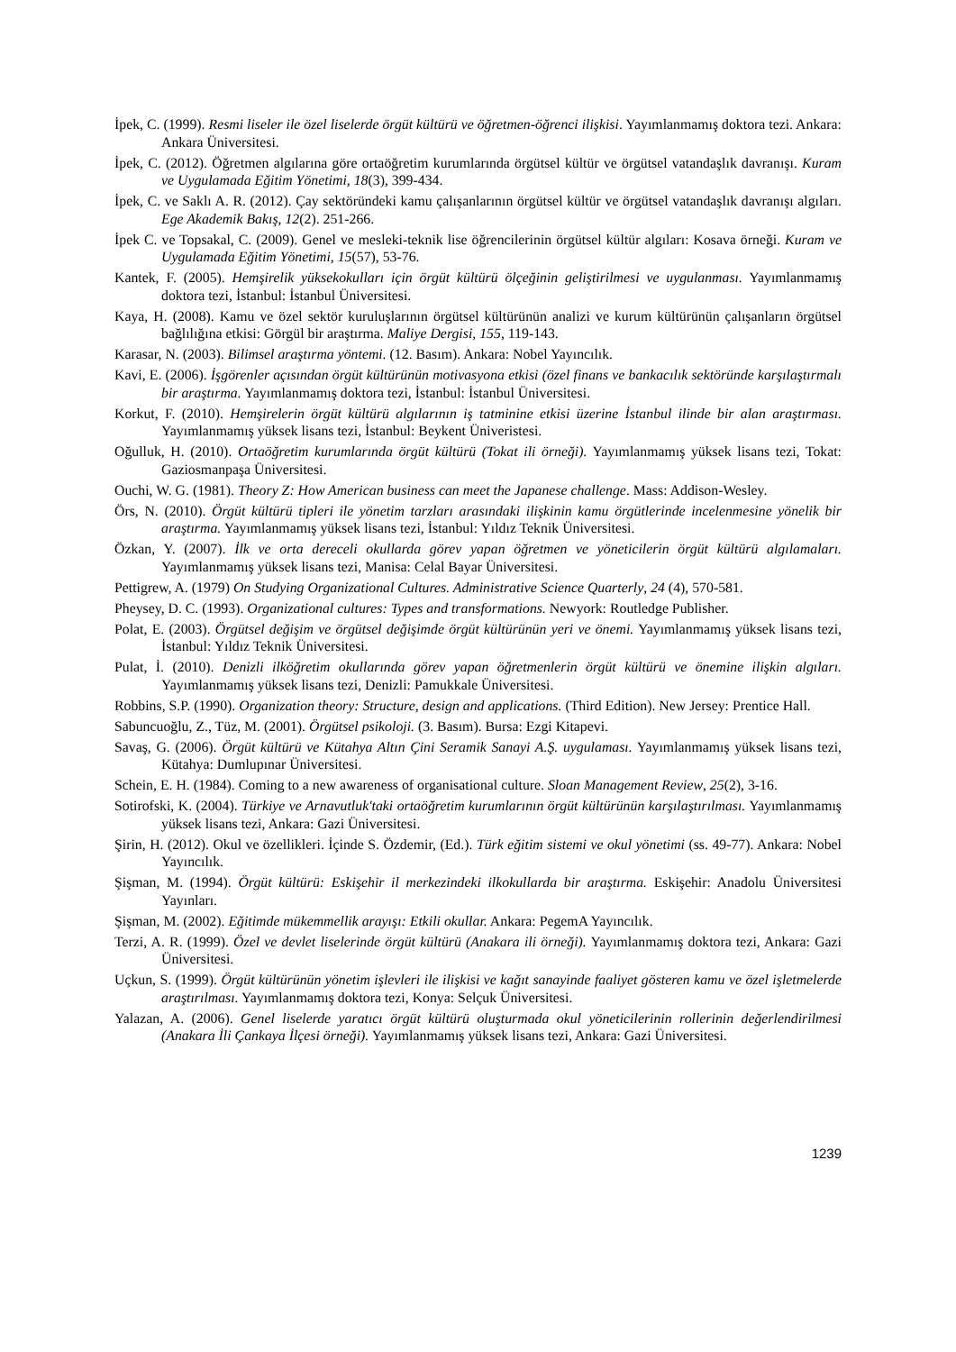İpek, C. (1999). Resmi liseler ile özel liselerde örgüt kültürü ve öğretmen-öğrenci ilişkisi. Yayımlanmamış doktora tezi. Ankara: Ankara Üniversitesi.
İpek, C. (2012). Öğretmen algılarına göre ortaöğretim kurumlarında örgütsel kültür ve örgütsel vatandaşlık davranışı. Kuram ve Uygulamada Eğitim Yönetimi, 18(3), 399-434.
İpek, C. ve Saklı A. R. (2012). Çay sektöründeki kamu çalışanlarının örgütsel kültür ve örgütsel vatandaşlık davranışı algıları. Ege Akademik Bakış, 12(2). 251-266.
İpek C. ve Topsakal, C. (2009). Genel ve mesleki-teknik lise öğrencilerinin örgütsel kültür algıları: Kosava örneği. Kuram ve Uygulamada Eğitim Yönetimi, 15(57), 53-76.
Kantek, F. (2005). Hemşirelik yüksekokulları için örgüt kültürü ölçeğinin geliştirilmesi ve uygulanması. Yayımlanmamış doktora tezi, İstanbul: İstanbul Üniversitesi.
Kaya, H. (2008). Kamu ve özel sektör kuruluşlarının örgütsel kültürünün analizi ve kurum kültürünün çalışanların örgütsel bağlılığına etkisi: Görgül bir araştırma. Maliye Dergisi, 155, 119-143.
Karasar, N. (2003). Bilimsel araştırma yöntemi. (12. Basım). Ankara: Nobel Yayıncılık.
Kavi, E. (2006). İşgörenler açısından örgüt kültürünün motivasyona etkisi (özel finans ve bankacılık sektöründe karşılaştırmalı bir araştırma. Yayımlanmamış doktora tezi, İstanbul: İstanbul Üniversitesi.
Korkut, F. (2010). Hemşirelerin örgüt kültürü algılarının iş tatminine etkisi üzerine İstanbul ilinde bir alan araştırması. Yayımlanmamış yüksek lisans tezi, İstanbul: Beykent Üniveristesi.
Oğulluk, H. (2010). Ortaöğretim kurumlarında örgüt kültürü (Tokat ili örneği). Yayımlanmamış yüksek lisans tezi, Tokat: Gaziosmanpaşa Üniversitesi.
Ouchi, W. G. (1981). Theory Z: How American business can meet the Japanese challenge. Mass: Addison-Wesley.
Örs, N. (2010). Örgüt kültürü tipleri ile yönetim tarzları arasındaki ilişkinin kamu örgütlerinde incelenmesine yönelik bir araştırma. Yayımlanmamış yüksek lisans tezi, İstanbul: Yıldız Teknik Üniversitesi.
Özkan, Y. (2007). İlk ve orta dereceli okullarda görev yapan öğretmen ve yöneticilerin örgüt kültürü algılamaları. Yayımlanmamış yüksek lisans tezi, Manisa: Celal Bayar Üniversitesi.
Pettigrew, A. (1979) On Studying Organizational Cultures. Administrative Science Quarterly, 24 (4), 570-581.
Pheysey, D. C. (1993). Organizational cultures: Types and transformations. Newyork: Routledge Publisher.
Polat, E. (2003). Örgütsel değişim ve örgütsel değişimde örgüt kültürünün yeri ve önemi. Yayımlanmamış yüksek lisans tezi, İstanbul: Yıldız Teknik Üniversitesi.
Pulat, İ. (2010). Denizli ilköğretim okullarında görev yapan öğretmenlerin örgüt kültürü ve önemine ilişkin algıları. Yayımlanmamış yüksek lisans tezi, Denizli: Pamukkale Üniversitesi.
Robbins, S.P. (1990). Organization theory: Structure, design and applications. (Third Edition). New Jersey: Prentice Hall.
Sabuncuoğlu, Z., Tüz, M. (2001). Örgütsel psikoloji. (3. Basım). Bursa: Ezgi Kitapevi.
Savaş, G. (2006). Örgüt kültürü ve Kütahya Altın Çini Seramik Sanayi A.Ş. uygulaması. Yayımlanmamış yüksek lisans tezi, Kütahya: Dumlupınar Üniversitesi.
Schein, E. H. (1984). Coming to a new awareness of organisational culture. Sloan Management Review, 25(2), 3-16.
Sotirofski, K. (2004). Türkiye ve Arnavutluk'taki ortaöğretim kurumlarının örgüt kültürünün karşılaştırılması. Yayımlanmamış yüksek lisans tezi, Ankara: Gazi Üniversitesi.
Şirin, H. (2012). Okul ve özellikleri. İçinde S. Özdemir, (Ed.). Türk eğitim sistemi ve okul yönetimi (ss. 49-77). Ankara: Nobel Yayıncılık.
Şişman, M. (1994). Örgüt kültürü: Eskişehir il merkezindeki ilkokullarda bir araştırma. Eskişehir: Anadolu Üniversitesi Yayınları.
Şişman, M. (2002). Eğitimde mükemmellik arayışı: Etkili okullar. Ankara: PegemA Yayıncılık.
Terzi, A. R. (1999). Özel ve devlet liselerinde örgüt kültürü (Anakara ili örneği). Yayımlanmamış doktora tezi, Ankara: Gazi Üniversitesi.
Uçkun, S. (1999). Örgüt kültürünün yönetim işlevleri ile ilişkisi ve kağıt sanayinde faaliyet gösteren kamu ve özel işletmelerde araştırılması. Yayımlanmamış doktora tezi, Konya: Selçuk Üniversitesi.
Yalazan, A. (2006). Genel liselerde yaratıcı örgüt kültürü oluşturmada okul yöneticilerinin rollerinin değerlendirilmesi (Anakara İli Çankaya İlçesi örneği). Yayımlanmamış yüksek lisans tezi, Ankara: Gazi Üniversitesi.
1239